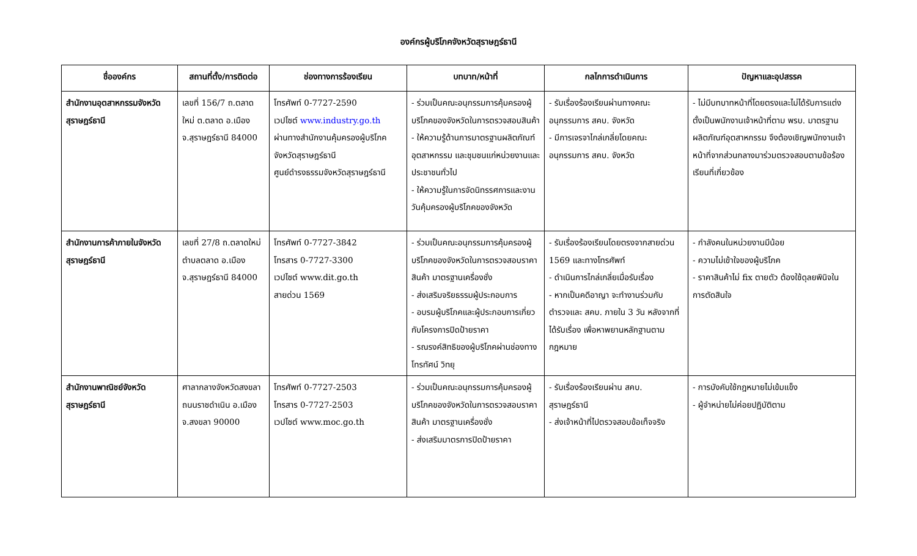องค์กรผู้บริโภคจังหวัดสุราษฎร์ธานี
| ชื่อองค์กร | สถานที่ตั้ง/การติดต่อ | ช่องทางการร้องเรียน | บทบาท/หน้าที่ | กลไกการดำเนินการ | ปัญหาและอุปสรรค |
| --- | --- | --- | --- | --- | --- |
| สำนักงานอุตสาหกรรมจังหวัดสุราษฎร์ธานี | เลขที่ 156/7 ถ.ตลาดใหม่ ต.ตลาด อ.เมือง จ.สุราษฎร์ธานี 84000 | โทรศัพท์ 0-7727-2590 เวปไซต์ www.industry.go.th ผ่านทางสำนักงานคุ้มครองผู้บริโภคจังหวัดสุราษฎร์ธานี ศูนย์ดำรงธรรมจังหวัดสุราษฎร์ธานี | - ร่วมเป็นคณะอนุกรรมการคุ้มครองผู้บริโภคของจังหวัดในการตรวจสอบสินค้า - ให้ความรู้ด้านการมาตรฐานผลิตภัณฑ์ อุตสาหกรรม และชุมชนแก่หน่วยงานและประชาชนทั่วไป - ให้ความรู้ในการจัดนิทรรศการและงานวันคุ้มครองผู้บริโภคของจังหวัด | - รับเรื่องร้องเรียนผ่านทางคณะอนุกรรมการ สคบ. จังหวัด - มีการเจรจาไกล่เกลี่ยโดยคณะอนุกรรมการ สคบ. จังหวัด | - ไม่มีบทบาทหน้าที่โดยตรงและไม่ได้รับการแต่งตั้งเป็นพนักงานเจ้าหน้าที่ตาม พรบ. มาตรฐานผลิตภัณฑ์อุตสาหกรรม จึงต้องเชิญพนักงานเจ้าหน้าที่จากส่วนกลางมาร่วมตรวจสอบตามข้อร้องเรียนที่เกี่ยวข้อง |
| สำนักงานการค้าภายในจังหวัดสุราษฎร์ธานี | เลขที่ 27/8 ถ.ตลาดใหม่ ตำบลตลาด อ.เมือง จ.สุราษฎร์ธานี 84000 | โทรศัพท์ 0-7727-3842 โทรสาร 0-7727-3300 เวปไซต์ www.dit.go.th สายด่วน 1569 | - ร่วมเป็นคณะอนุกรรมการคุ้มครองผู้บริโภคของจังหวัดในการตรวจสอบราคาสินค้า มาตรฐานเครื่องชั่ง - ส่งเสริมจริยธรรมผู้ประกอบการ - อบรมผู้บริโภคและผู้ประกอบการเกี่ยวกับโครงการปิดป้ายราคา - รณรงค์สิทธิของผู้บริโภคผ่านช่องทาง โทรทัศน์ วิทยุ | - รับเรื่องร้องเรียนโดยตรงจากสายด่วน 1569 และทางโทรศัพท์ - ดำเนินการไกล่เกลี่ยเมื่อรับเรื่อง - หากเป็นคดีอาญา จะทำงานร่วมกับตำรวจและ สคบ. ภายใน 3 วัน หลังจากที่ได้รับเรื่อง เพื่อหาพยานหลักฐานตามกฎหมาย | - กำลังคนในหน่วยงานมีน้อย - ความไม่เข้าใจของผู้บริโภค - ราคาสินค้าไม่ fix ตายตัว ต้องใช้ดุลยพินิจในการตัดสินใจ |
| สำนักงานพาณิชย์จังหวัดสุราษฎร์ธานี | ศาลากลางจังหวัดสงขลา ถนนราชดำเนิน อ.เมือง จ.สงขลา 90000 | โทรศัพท์ 0-7727-2503 โทรสาร 0-7727-2503 เวปไซต์ www.moc.go.th | - ร่วมเป็นคณะอนุกรรมการคุ้มครองผู้บริโภคของจังหวัดในการตรวจสอบราคาสินค้า มาตรฐานเครื่องชั่ง - ส่งเสริมมาตรการปิดป้ายราคา | - รับเรื่องร้องเรียนผ่าน สคบ. สุราษฎร์ธานี - ส่งเจ้าหน้าที่ไปตรวจสอบข้อเท็จจริง | - การบังคับใช้กฎหมายไม่เข้มแข็ง - ผู้จำหน่ายไม่ค่อยปฏิบัติตาม |